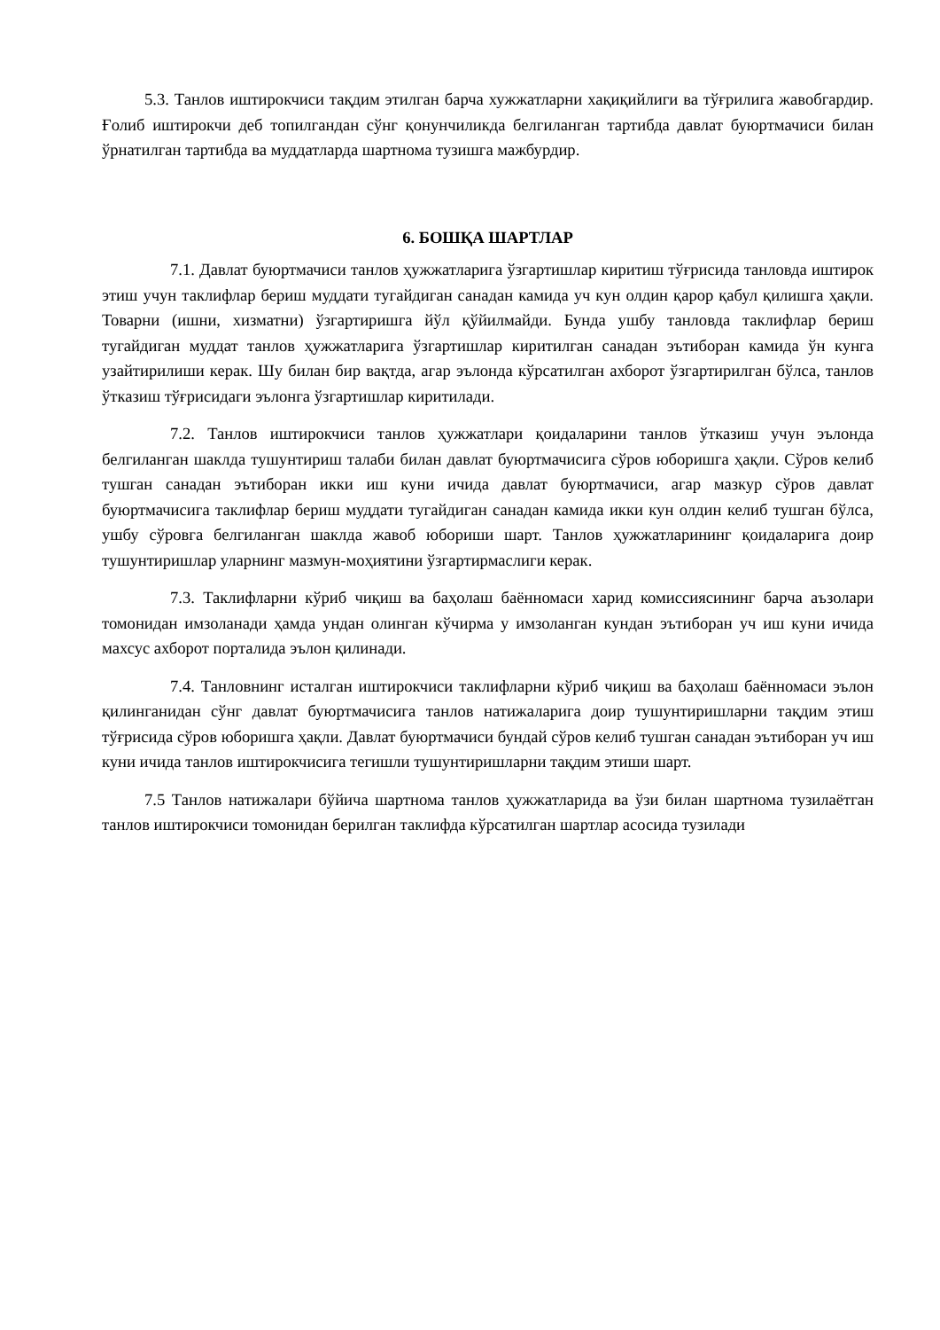5.3. Танлов иштирокчиси тақдим этилган барча хужжатларни хақиқийлиги ва тўғрилига жавобгардир. Ғолиб иштирокчи деб топилгандан сўнг қонунчиликда белгиланган тартибда давлат буюртмачиси билан ўрнатилган тартибда ва муддатларда шартнома тузишга мажбурдир.
6. БОШҚА ШАРТЛАР
7.1. Давлат буюртмачиси танлов ҳужжатларига ўзгартишлар киритиш тўғрисида танловда иштирок этиш учун таклифлар бериш муддати тугайдиган санадан камида уч кун олдин қарор қабул қилишга ҳақли. Товарни (ишни, хизматни) ўзгартиришга йўл қўйилмайди. Бунда ушбу танловда таклифлар бериш тугайдиган муддат танлов ҳужжатларига ўзгартишлар киритилган санадан эътиборан камида ўн кунга узайтирилиши керак. Шу билан бир вақтда, агар эълонда кўрсатилган ахборот ўзгартирилган бўлса, танлов ўтказиш тўғрисидаги эълонга ўзгартишлар киритилади.
7.2. Танлов иштирокчиси танлов ҳужжатлари қоидаларини танлов ўтказиш учун эълонда белгиланган шаклда тушунтириш талаби билан давлат буюртмачисига сўров юборишга ҳақли. Сўров келиб тушган санадан эътиборан икки иш куни ичида давлат буюртмачиси, агар мазкур сўров давлат буюртмачисига таклифлар бериш муддати тугайдиган санадан камида икки кун олдин келиб тушган бўлса, ушбу сўровга белгиланган шаклда жавоб юбориши шарт. Танлов ҳужжатларининг қоидаларига доир тушунтиришлар уларнинг мазмун-моҳиятини ўзгартирмаслиги керак.
7.3. Таклифларни кўриб чиқиш ва баҳолаш баённомаси харид комиссиясининг барча аъзолари томонидан имзоланади ҳамда ундан олинган кўчирма у имзоланган кундан эътиборан уч иш куни ичида махсус ахборот порталида эълон қилинади.
7.4. Танловнинг исталган иштирокчиси таклифларни кўриб чиқиш ва баҳолаш баённомаси эълон қилинганидан сўнг давлат буюртмачисига танлов натижаларига доир тушунтиришларни тақдим этиш тўғрисида сўров юборишга ҳақли. Давлат буюртмачиси бундай сўров келиб тушган санадан эътиборан уч иш куни ичида танлов иштирокчисига тегишли тушунтиришларни тақдим этиши шарт.
7.5 Танлов натижалари бўйича шартнома танлов ҳужжатларида ва ўзи билан шартнома тузилаётган танлов иштирокчиси томонидан берилган таклифда кўрсатилган шартлар асосида тузилади